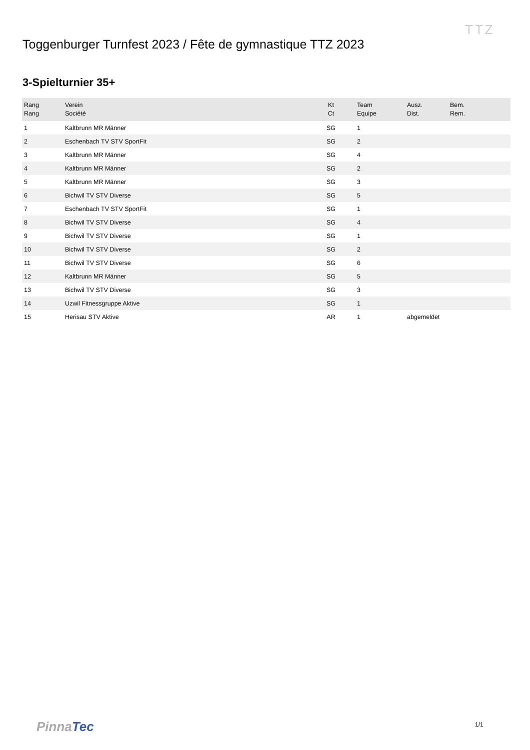Toggenburger Turnfest 2023 / Fête de gymnastique TTZ 2023
TTZ
3-Spielturnier 35+
| Rang Rang | Verein Société | Kt Ct | Team Equipe | Ausz. Dist. | Bem. Rem. |
| --- | --- | --- | --- | --- | --- |
| 1 | Kaltbrunn MR Männer | SG | 1 | | |
| 2 | Eschenbach TV STV SportFit | SG | 2 | | |
| 3 | Kaltbrunn MR Männer | SG | 4 | | |
| 4 | Kaltbrunn MR Männer | SG | 2 | | |
| 5 | Kaltbrunn MR Männer | SG | 3 | | |
| 6 | Bichwil TV STV Diverse | SG | 5 | | |
| 7 | Eschenbach TV STV SportFit | SG | 1 | | |
| 8 | Bichwil TV STV Diverse | SG | 4 | | |
| 9 | Bichwil TV STV Diverse | SG | 1 | | |
| 10 | Bichwil TV STV Diverse | SG | 2 | | |
| 11 | Bichwil TV STV Diverse | SG | 6 | | |
| 12 | Kaltbrunn MR Männer | SG | 5 | | |
| 13 | Bichwil TV STV Diverse | SG | 3 | | |
| 14 | Uzwil Fitnessgruppe Aktive | SG | 1 | | |
| 15 | Herisau STV Aktive | AR | 1 | abgemeldet | |
Pinna Tec 1/1